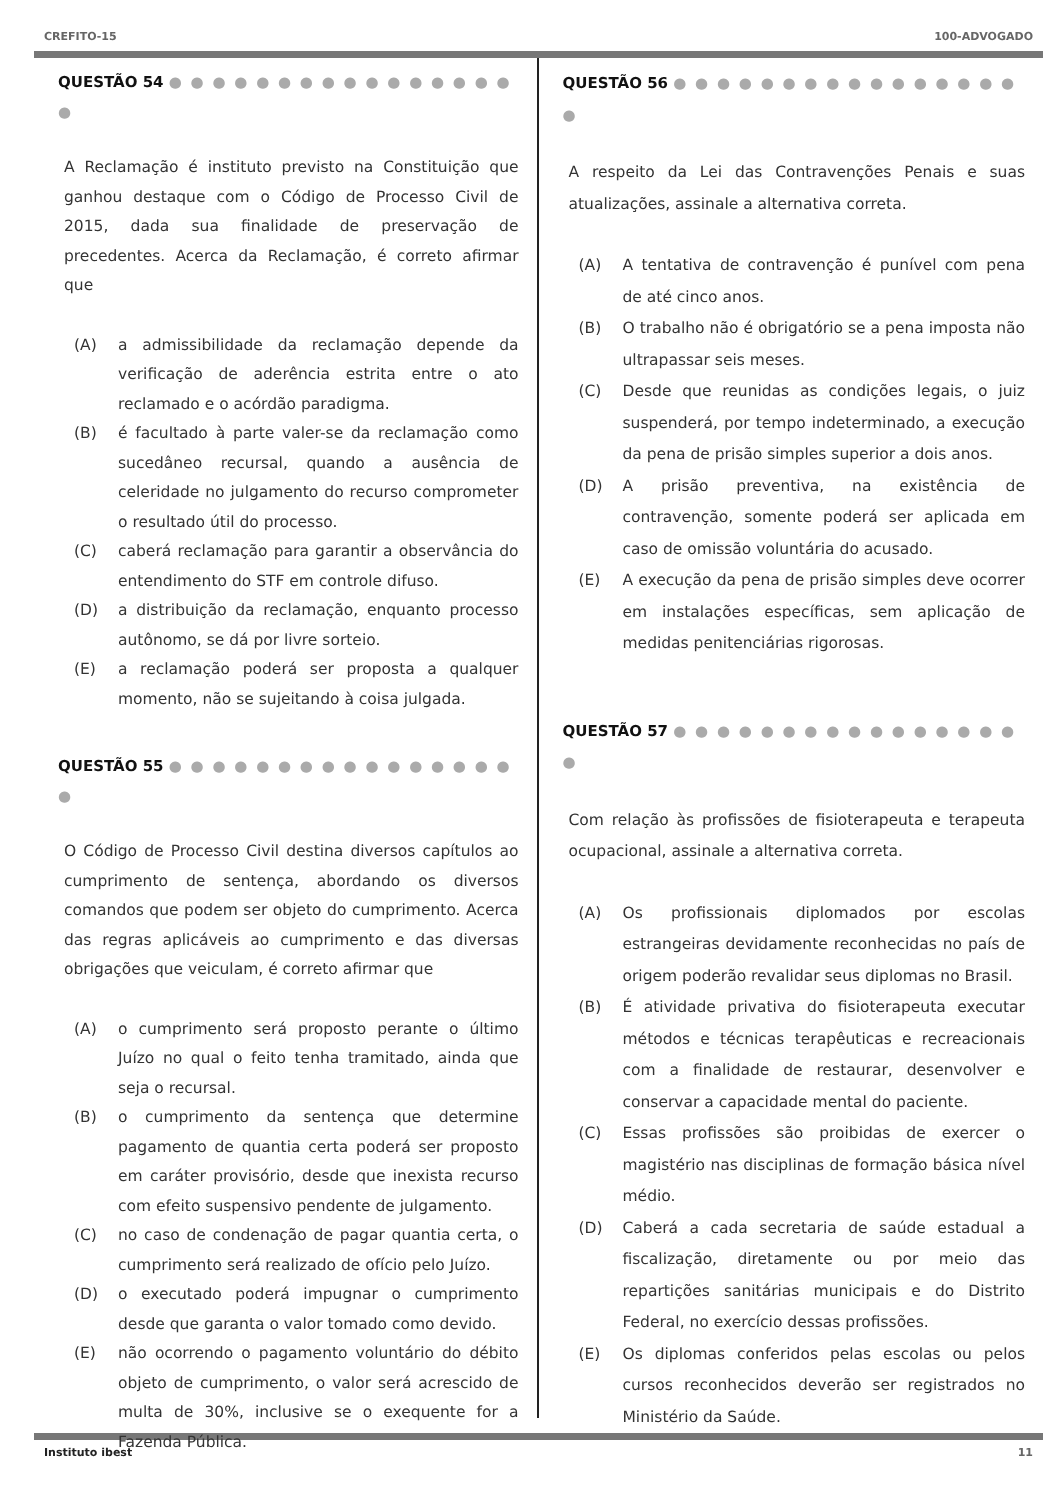CREFITO-15 100-ADVOGADO
QUESTÃO 54 ● ● ● ● ● ● ● ● ● ● ● ● ● ● ● ● ●
A Reclamação é instituto previsto na Constituição que ganhou destaque com o Código de Processo Civil de 2015, dada sua finalidade de preservação de precedentes. Acerca da Reclamação, é correto afirmar que
(A) a admissibilidade da reclamação depende da verificação de aderência estrita entre o ato reclamado e o acórdão paradigma.
(B) é facultado à parte valer-se da reclamação como sucedâneo recursal, quando a ausência de celeridade no julgamento do recurso comprometer o resultado útil do processo.
(C) caberá reclamação para garantir a observância do entendimento do STF em controle difuso.
(D) a distribuição da reclamação, enquanto processo autônomo, se dá por livre sorteio.
(E) a reclamação poderá ser proposta a qualquer momento, não se sujeitando à coisa julgada.
QUESTÃO 55 ● ● ● ● ● ● ● ● ● ● ● ● ● ● ● ● ●
O Código de Processo Civil destina diversos capítulos ao cumprimento de sentença, abordando os diversos comandos que podem ser objeto do cumprimento. Acerca das regras aplicáveis ao cumprimento e das diversas obrigações que veiculam, é correto afirmar que
(A) o cumprimento será proposto perante o último Juízo no qual o feito tenha tramitado, ainda que seja o recursal.
(B) o cumprimento da sentença que determine pagamento de quantia certa poderá ser proposto em caráter provisório, desde que inexista recurso com efeito suspensivo pendente de julgamento.
(C) no caso de condenação de pagar quantia certa, o cumprimento será realizado de ofício pelo Juízo.
(D) o executado poderá impugnar o cumprimento desde que garanta o valor tomado como devido.
(E) não ocorrendo o pagamento voluntário do débito objeto de cumprimento, o valor será acrescido de multa de 30%, inclusive se o exequente for a Fazenda Pública.
QUESTÃO 56 ● ● ● ● ● ● ● ● ● ● ● ● ● ● ● ● ●
A respeito da Lei das Contravenções Penais e suas atualizações, assinale a alternativa correta.
(A) A tentativa de contravenção é punível com pena de até cinco anos.
(B) O trabalho não é obrigatório se a pena imposta não ultrapassar seis meses.
(C) Desde que reunidas as condições legais, o juiz suspenderá, por tempo indeterminado, a execução da pena de prisão simples superior a dois anos.
(D) A prisão preventiva, na existência de contravenção, somente poderá ser aplicada em caso de omissão voluntária do acusado.
(E) A execução da pena de prisão simples deve ocorrer em instalações específicas, sem aplicação de medidas penitenciárias rigorosas.
QUESTÃO 57 ● ● ● ● ● ● ● ● ● ● ● ● ● ● ● ● ●
Com relação às profissões de fisioterapeuta e terapeuta ocupacional, assinale a alternativa correta.
(A) Os profissionais diplomados por escolas estrangeiras devidamente reconhecidas no país de origem poderão revalidar seus diplomas no Brasil.
(B) É atividade privativa do fisioterapeuta executar métodos e técnicas terapêuticas e recreacionais com a finalidade de restaurar, desenvolver e conservar a capacidade mental do paciente.
(C) Essas profissões são proibidas de exercer o magistério nas disciplinas de formação básica nível médio.
(D) Caberá a cada secretaria de saúde estadual a fiscalização, diretamente ou por meio das repartições sanitárias municipais e do Distrito Federal, no exercício dessas profissões.
(E) Os diplomas conferidos pelas escolas ou pelos cursos reconhecidos deverão ser registrados no Ministério da Saúde.
Instituto ibest 11